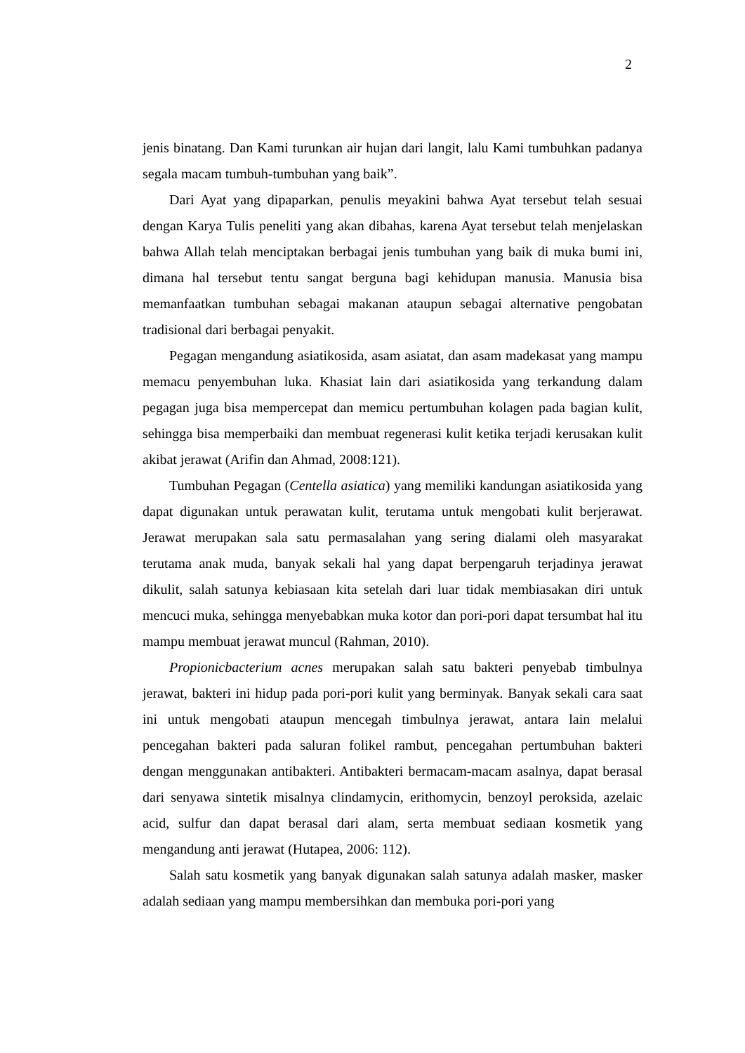2
jenis binatang. Dan Kami turunkan air hujan dari langit, lalu Kami tumbuhkan padanya segala macam tumbuh-tumbuhan yang baik”.
Dari Ayat yang dipaparkan, penulis meyakini bahwa Ayat tersebut telah sesuai dengan Karya Tulis peneliti yang akan dibahas, karena Ayat tersebut telah menjelaskan bahwa Allah telah menciptakan berbagai jenis tumbuhan yang baik di muka bumi ini, dimana hal tersebut tentu sangat berguna bagi kehidupan manusia. Manusia bisa memanfaatkan tumbuhan sebagai makanan ataupun sebagai alternative pengobatan tradisional dari berbagai penyakit.
Pegagan mengandung asiatikosida, asam asiatat, dan asam madekasat yang mampu memacu penyembuhan luka. Khasiat lain dari asiatikosida yang terkandung dalam pegagan juga bisa mempercepat dan memicu pertumbuhan kolagen pada bagian kulit, sehingga bisa memperbaiki dan membuat regenerasi kulit ketika terjadi kerusakan kulit akibat jerawat (Arifin dan Ahmad, 2008:121).
Tumbuhan Pegagan (Centella asiatica) yang memiliki kandungan asiatikosida yang dapat digunakan untuk perawatan kulit, terutama untuk mengobati kulit berjerawat. Jerawat merupakan sala satu permasalahan yang sering dialami oleh masyarakat terutama anak muda, banyak sekali hal yang dapat berpengaruh terjadinya jerawat dikulit, salah satunya kebiasaan kita setelah dari luar tidak membiasakan diri untuk mencuci muka, sehingga menyebabkan muka kotor dan pori-pori dapat tersumbat hal itu mampu membuat jerawat muncul (Rahman, 2010).
Propionicbacterium acnes merupakan salah satu bakteri penyebab timbulnya jerawat, bakteri ini hidup pada pori-pori kulit yang berminyak. Banyak sekali cara saat ini untuk mengobati ataupun mencegah timbulnya jerawat, antara lain melalui pencegahan bakteri pada saluran folikel rambut, pencegahan pertumbuhan bakteri dengan menggunakan antibakteri. Antibakteri bermacam-macam asalnya, dapat berasal dari senyawa sintetik misalnya clindamycin, erithomycin, benzoyl peroksida, azelaic acid, sulfur dan dapat berasal dari alam, serta membuat sediaan kosmetik yang mengandung anti jerawat (Hutapea, 2006: 112).
Salah satu kosmetik yang banyak digunakan salah satunya adalah masker, masker adalah sediaan yang mampu membersihkan dan membuka pori-pori yang